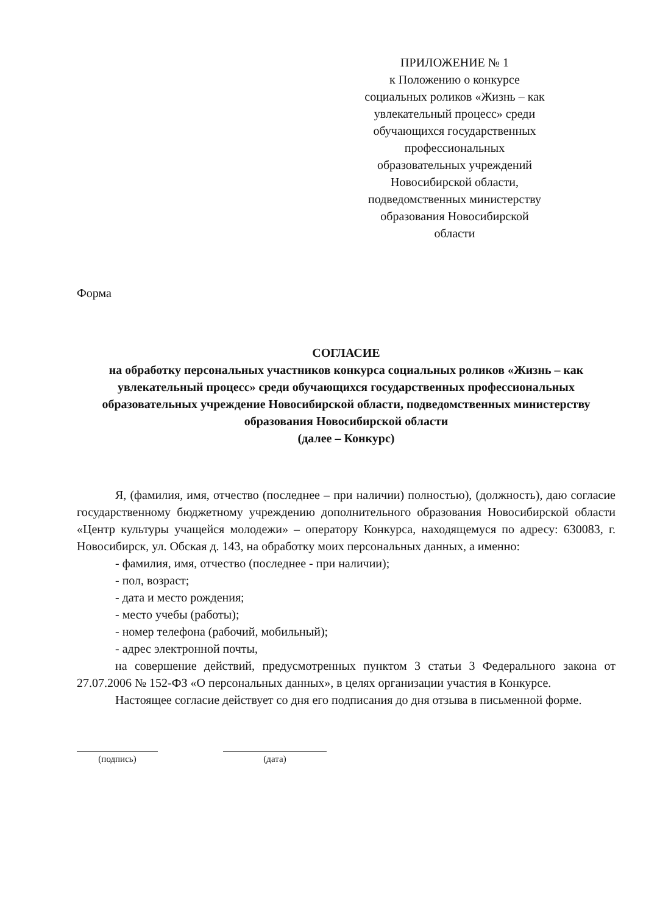ПРИЛОЖЕНИЕ № 1
к Положению о конкурсе социальных роликов «Жизнь – как увлекательный процесс» среди обучающихся государственных профессиональных образовательных учреждений Новосибирской области, подведомственных министерству образования Новосибирской области
Форма
СОГЛАСИЕ
на обработку персональных участников конкурса социальных роликов «Жизнь – как увлекательный процесс» среди обучающихся государственных профессиональных образовательных учреждение Новосибирской области, подведомственных министерству образования Новосибирской области
(далее – Конкурс)
Я, (фамилия, имя, отчество (последнее – при наличии) полностью), (должность), даю согласие государственному бюджетному учреждению дополнительного образования Новосибирской области «Центр культуры учащейся молодежи» – оператору Конкурса, находящемуся по адресу: 630083, г. Новосибирск, ул. Обская д. 143, на обработку моих персональных данных, а именно:
- фамилия, имя, отчество (последнее - при наличии);
- пол, возраст;
- дата и место рождения;
- место учебы (работы);
- номер телефона (рабочий, мобильный);
- адрес электронной почты,
на совершение действий, предусмотренных пунктом 3 статьи 3 Федерального закона от 27.07.2006 № 152-ФЗ «О персональных данных», в целях организации участия в Конкурсе.
Настоящее согласие действует со дня его подписания до дня отзыва в письменной форме.
(подпись) (дата)